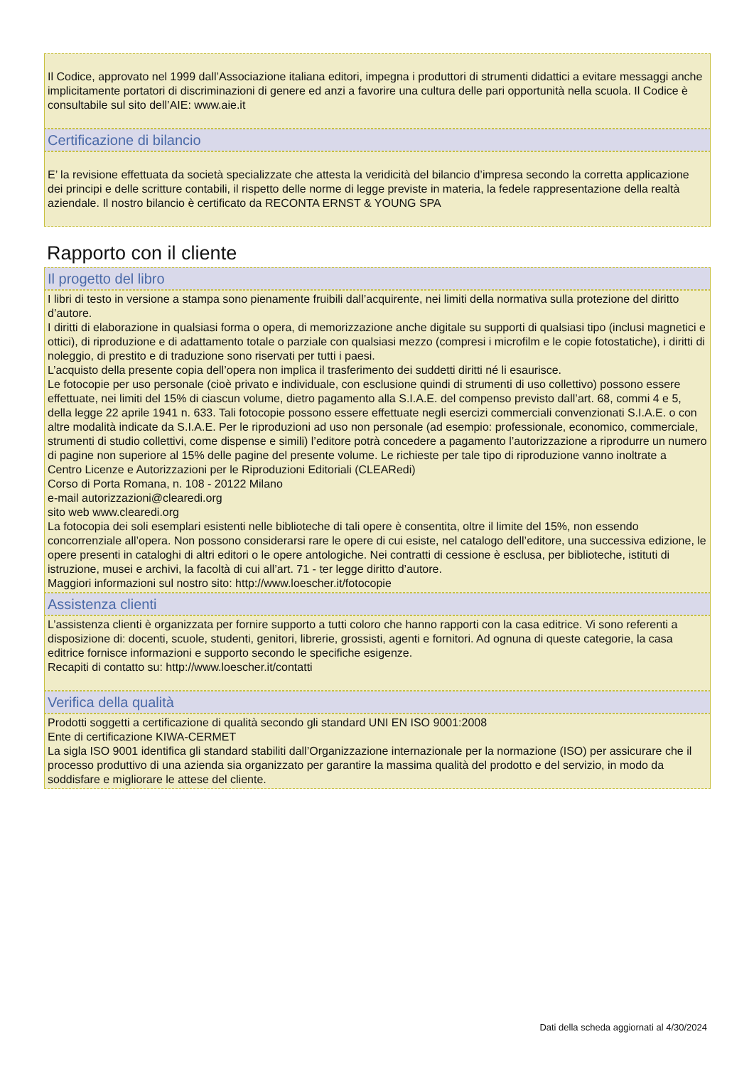Il Codice, approvato nel 1999 dall’Associazione italiana editori, impegna i produttori di strumenti didattici a evitare messaggi anche implicitamente portatori di discriminazioni di genere ed anzi a favorire una cultura delle pari opportunità nella scuola. Il Codice è consultabile sul sito dell’AIE: www.aie.it
Certificazione di bilancio
E’ la revisione effettuata da società specializzate che attesta la veridicità del bilancio d’impresa secondo la corretta applicazione dei principi e delle scritture contabili, il rispetto delle norme di legge previste in materia, la fedele rappresentazione della realtà aziendale. Il nostro bilancio è certificato da RECONTA ERNST & YOUNG SPA
Rapporto con il cliente
Il progetto del libro
I libri di testo in versione a stampa sono pienamente fruibili dall’acquirente, nei limiti della normativa sulla protezione del diritto d’autore.
I diritti di elaborazione in qualsiasi forma o opera, di memorizzazione anche digitale su supporti di qualsiasi tipo (inclusi magnetici e ottici), di riproduzione e di adattamento totale o parziale con qualsiasi mezzo (compresi i microfilm e le copie fotostatiche), i diritti di noleggio, di prestito e di traduzione sono riservati per tutti i paesi.
L’acquisto della presente copia dell’opera non implica il trasferimento dei suddetti diritti né li esaurisce.
Le fotocopie per uso personale (cioè privato e individuale, con esclusione quindi di strumenti di uso collettivo) possono essere effettuate, nei limiti del 15% di ciascun volume, dietro pagamento alla S.I.A.E. del compenso previsto dall’art. 68, commi 4 e 5, della legge 22 aprile 1941 n. 633. Tali fotocopie possono essere effettuate negli esercizi commerciali convenzionati S.I.A.E. o con altre modalità indicate da S.I.A.E. Per le riproduzioni ad uso non personale (ad esempio: professionale, economico, commerciale, strumenti di studio collettivi, come dispense e simili) l’editore potrà concedere a pagamento l’autorizzazione a riprodurre un numero di pagine non superiore al 15% delle pagine del presente volume. Le richieste per tale tipo di riproduzione vanno inoltrate a
Centro Licenze e Autorizzazioni per le Riproduzioni Editoriali (CLEARedi)
Corso di Porta Romana, n. 108 - 20122 Milano
e-mail autorizzazioni@clearedi.org
sito web www.clearedi.org
La fotocopia dei soli esemplari esistenti nelle biblioteche di tali opere è consentita, oltre il limite del 15%, non essendo concorrenziale all’opera. Non possono considerarsi rare le opere di cui esiste, nel catalogo dell’editore, una successiva edizione, le opere presenti in cataloghi di altri editori o le opere antologiche. Nei contratti di cessione è esclusa, per biblioteche, istituti di istruzione, musei e archivi, la facoltà di cui all’art. 71 - ter legge diritto d’autore.
Maggiori informazioni sul nostro sito: http://www.loescher.it/fotocopie
Assistenza clienti
L’assistenza clienti è organizzata per fornire supporto a tutti coloro che hanno rapporti con la casa editrice. Vi sono referenti a disposizione di: docenti, scuole, studenti, genitori, librerie, grossisti, agenti e fornitori. Ad ognuna di queste categorie, la casa editrice fornisce informazioni e supporto secondo le specifiche esigenze.
Recapiti di contatto su: http://www.loescher.it/contatti
Verifica della qualità
Prodotti soggetti a certificazione di qualità secondo gli standard UNI EN ISO 9001:2008
Ente di certificazione KIWA-CERMET
La sigla ISO 9001 identifica gli standard stabiliti dall’Organizzazione internazionale per la normazione (ISO) per assicurare che il processo produttivo di una azienda sia organizzato per garantire la massima qualità del prodotto e del servizio, in modo da soddisfare e migliorare le attese del cliente.
Dati della scheda aggiornati al 4/30/2024